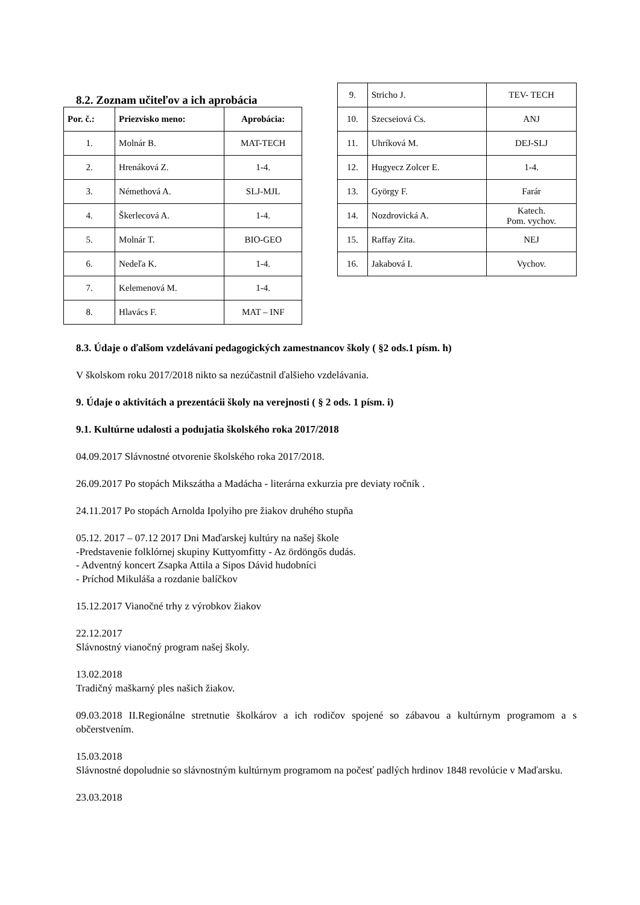8.2. Zoznam učiteľov a ich aprobácia
| Por. č.: | Priezvisko meno: | Aprobácia: |
| --- | --- | --- |
| 1. | Molnár B. | MAT-TECH |
| 2. | Hrenáková Z. | 1-4. |
| 3. | Némethová A. | SLJ-MJL |
| 4. | Škerlecová A. | 1-4. |
| 5. | Molnár T. | BIO-GEO |
| 6. | Nedeľa K. | 1-4. |
| 7. | Kelemenová M. | 1-4. |
| 8. | Hlavács F. | MAT – INF |
| 9. | Stricho J. | TEV- TECH |
| 10. | Szecseiová Cs. | ANJ |
| 11. | Uhríková M. | DEJ-SLJ |
| 12. | Hugyecz Zolcer E. | 1-4. |
| 13. | György F. | Farár |
| 14. | Nozdrovická A. | Katech. Pom. vychov. |
| 15. | Raffay Zita. | NEJ |
| 16. | Jakabová I. | Vychov. |
8.3. Údaje o ďalšom vzdelávaní pedagogických zamestnancov školy ( §2 ods.1 písm. h)
V školskom roku 2017/2018 nikto sa nezúčastnil ďalšieho vzdelávania.
9. Údaje o aktivitách a prezentácii školy na verejnosti ( § 2 ods. 1 písm. i)
9.1. Kultúrne udalosti a podujatia školského roka 2017/2018
04.09.2017 Slávnostné otvorenie školského roka 2017/2018.
26.09.2017 Po stopách Mikszátha a Madácha - literárna exkurzia pre deviaty ročník .
24.11.2017 Po stopách Arnolda Ipolyiho pre žiakov druhého stupňa
05.12. 2017 – 07.12 2017 Dni Maďarskej kultúry na našej škole
-Predstavenie folklórnej skupiny Kuttyomfitty - Az ördöngős dudás.
- Adventný koncert Zsapka Attila a Sipos Dávid hudobníci
- Príchod Mikuláša a rozdanie balíčkov
15.12.2017 Vianočné trhy z výrobkov žiakov
22.12.2017
Slávnostný vianočný program našej školy.
13.02.2018
Tradičný maškarný ples našich žiakov.
09.03.2018 II.Regionálne stretnutie školkárov a ich rodičov spojené so zábavou a kultúrnym programom a s občerstvením.
15.03.2018
Slávnostné dopoludnie so slávnostným kultúrnym programom na počesť padlých hrdinov 1848 revolúcie v Maďarsku.
23.03.2018